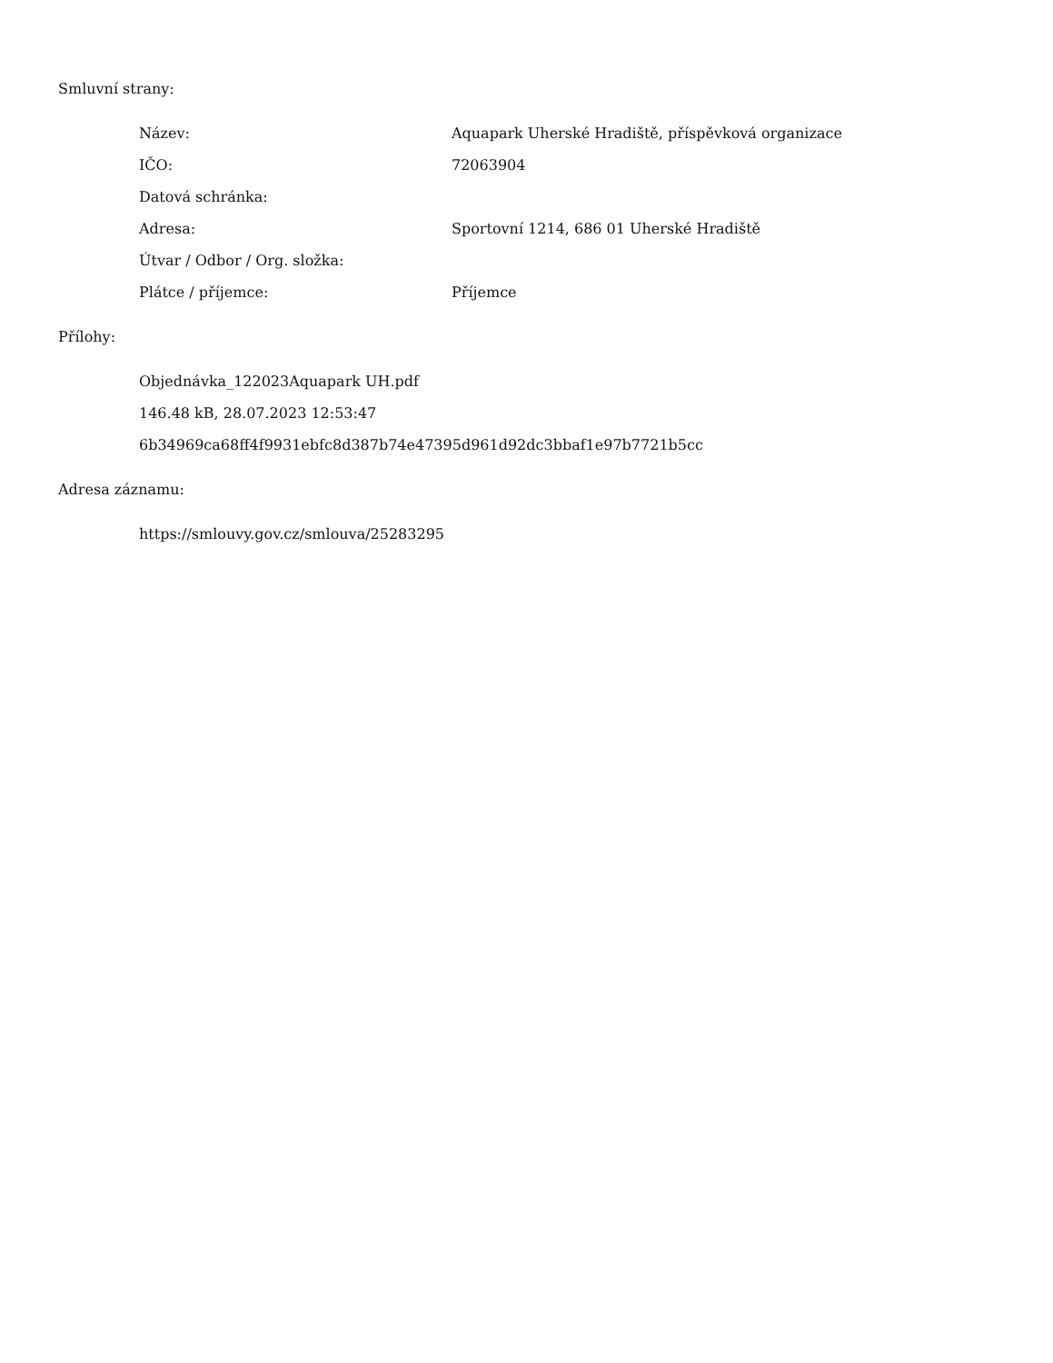Smluvní strany:
| Název: | Aquapark Uherské Hradiště, příspěvková organizace |
| IČO: | 72063904 |
| Datová schránka: | |
| Adresa: | Sportovní 1214, 686 01 Uherské Hradiště |
| Útvar / Odbor / Org. složka: | |
| Plátce / příjemce: | Příjemce |
Přílohy:
Objednávka_122023Aquapark UH.pdf
146.48 kB, 28.07.2023 12:53:47
6b34969ca68ff4f9931ebfc8d387b74e47395d961d92dc3bbaf1e97b7721b5cc
Adresa záznamu:
https://smlouvy.gov.cz/smlouva/25283295